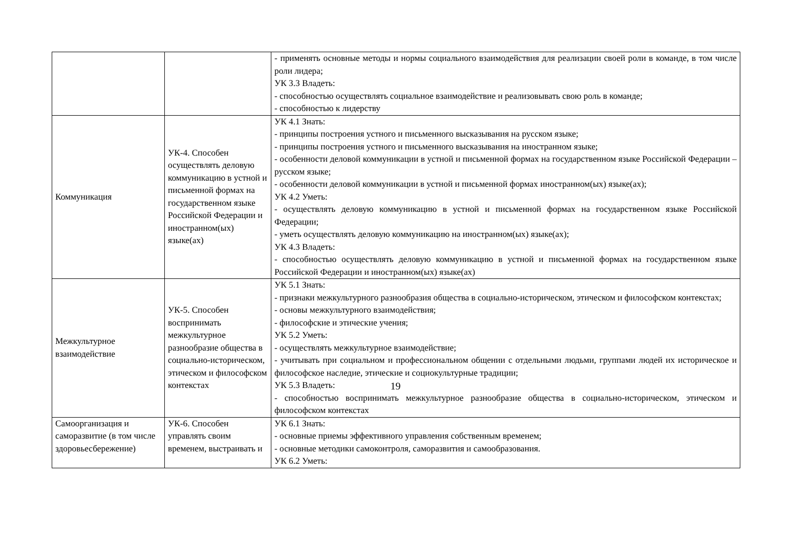| | | - применять основные методы и нормы социального взаимодействия для реализации своей роли в команде, в том числе роли лидера; УК 3.3 Владеть: - способностью осуществлять социальное взаимодействие и реализовывать свою роль в команде; - способностью к лидерству |
| Коммуникация | УК-4. Способен осуществлять деловую коммуникацию в устной и письменной формах на государственном языке Российской Федерации и иностранном(ых) языке(ах) | УК 4.1 Знать: - принципы построения устного и письменного высказывания на русском языке; - принципы построения устного и письменного высказывания на иностранном языке; - особенности деловой коммуникации в устной и письменной формах на государственном языке Российской Федерации – русском языке; - особенности деловой коммуникации в устной и письменной формах иностранном(ых) языке(ах); УК 4.2 Уметь: - осуществлять деловую коммуникацию в устной и письменной формах на государственном языке Российской Федерации; - уметь осуществлять деловую коммуникацию на иностранном(ых) языке(ах); УК 4.3 Владеть: - способностью осуществлять деловую коммуникацию в устной и письменной формах на государственном языке Российской Федерации и иностранном(ых) языке(ах) |
| Межкультурное взаимодействие | УК-5. Способен воспринимать межкультурное разнообразие общества в социально-историческом, этическом и философском контекстах | УК 5.1 Знать: - признаки межкультурного разнообразия общества в социально-историческом, этическом и философском контекстах; - основы межкультурного взаимодействия; - философские и этические учения; УК 5.2 Уметь: - осуществлять межкультурное взаимодействие; - учитывать при социальном и профессиональном общении с отдельными людьми, группами людей их историческое и философское наследие, этические и социокультурные традиции; УК 5.3 Владеть: - способностью воспринимать межкультурное разнообразие общества в социально-историческом, этическом и философском контекстах |
| Самоорганизация и саморазвитие (в том числе здоровьесбережение) | УК-6. Способен управлять своим временем, выстраивать и | УК 6.1 Знать: - основные приемы эффективного управления собственным временем; - основные методики самоконтроля, саморазвития и самообразования. УК 6.2 Уметь: |
19